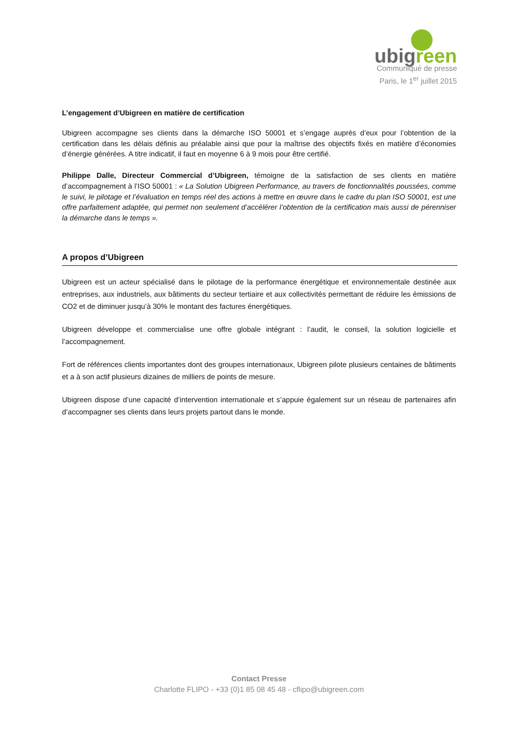ubigreen
Communiqué de presse
Paris, le 1<sup>er</sup> juillet 2015
L’engagement d’Ubigreen en matière de certification
Ubigreen accompagne ses clients dans la démarche ISO 50001 et s’engage auprès d’eux pour l’obtention de la certification dans les délais définis au préalable ainsi que pour la maîtrise des objectifs fixés en matière d’économies d’énergie générées. A titre indicatif, il faut en moyenne 6 à 9 mois pour être certifié.
Philippe Dalle, Directeur Commercial d’Ubigreen, témoigne de la satisfaction de ses clients en matière d’accompagnement à l’ISO 50001 : « La Solution Ubigreen Performance, au travers de fonctionnalités poussées, comme le suivi, le pilotage et l’évaluation en temps réel des actions à mettre en œuvre dans le cadre du plan ISO 50001, est une offre parfaitement adaptée, qui permet non seulement d’accélérer l’obtention de la certification mais aussi de pérenniser la démarche dans le temps ».
A propos d’Ubigreen
Ubigreen est un acteur spécialisé dans le pilotage de la performance énergétique et environnementale destinée aux entreprises, aux industriels, aux bâtiments du secteur tertiaire et aux collectivités permettant de réduire les émissions de CO2 et de diminuer jusqu’à 30% le montant des factures énergétiques.
Ubigreen développe et commercialise une offre globale intégrant : l’audit, le conseil, la solution logicielle et l’accompagnement.
Fort de références clients importantes dont des groupes internationaux, Ubigreen pilote plusieurs centaines de bâtiments et a à son actif plusieurs dizaines de milliers de points de mesure.
Ubigreen dispose d’une capacité d’intervention internationale et s’appuie également sur un réseau de partenaires afin d’accompagner ses clients dans leurs projets partout dans le monde.
Contact Presse
Charlotte FLIPO - +33 (0)1 85 08 45 48 - cflipo@ubigreen.com